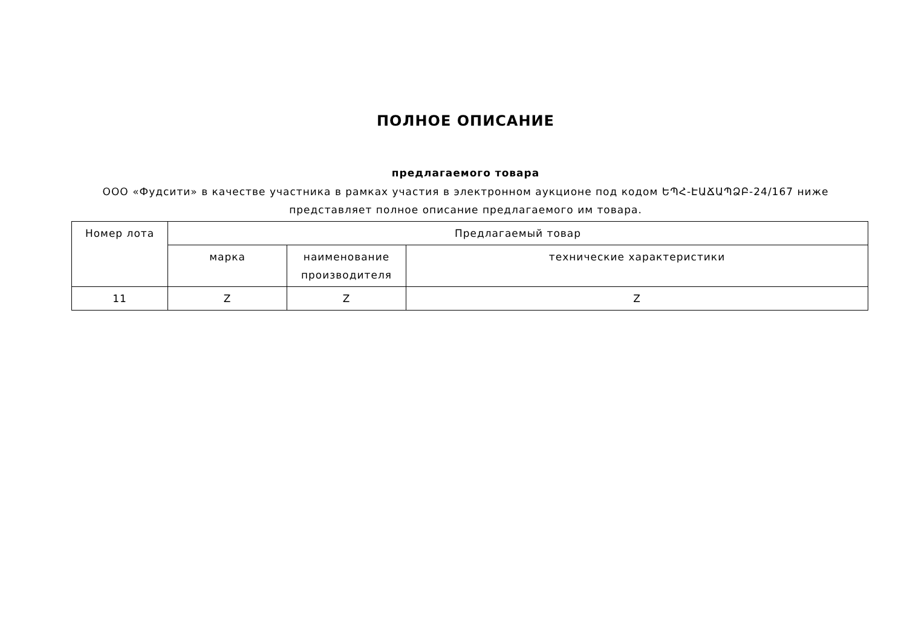ПОЛНОЕ ОПИСАНИЕ
предлагаемого товара
ООО «Фудсити» в качестве участника в рамках участия в электронном аукционе под кодом ԵՊՀ-ԷԱՃԱՊՁԲ-24/167 ниже представляет полное описание предлагаемого им товара.
| Номер лота | Предлагаемый товар | | |
| --- | --- | --- | --- |
| | марка | наименование производителя | технические характеристики |
| 11 | Z | Z | Z |